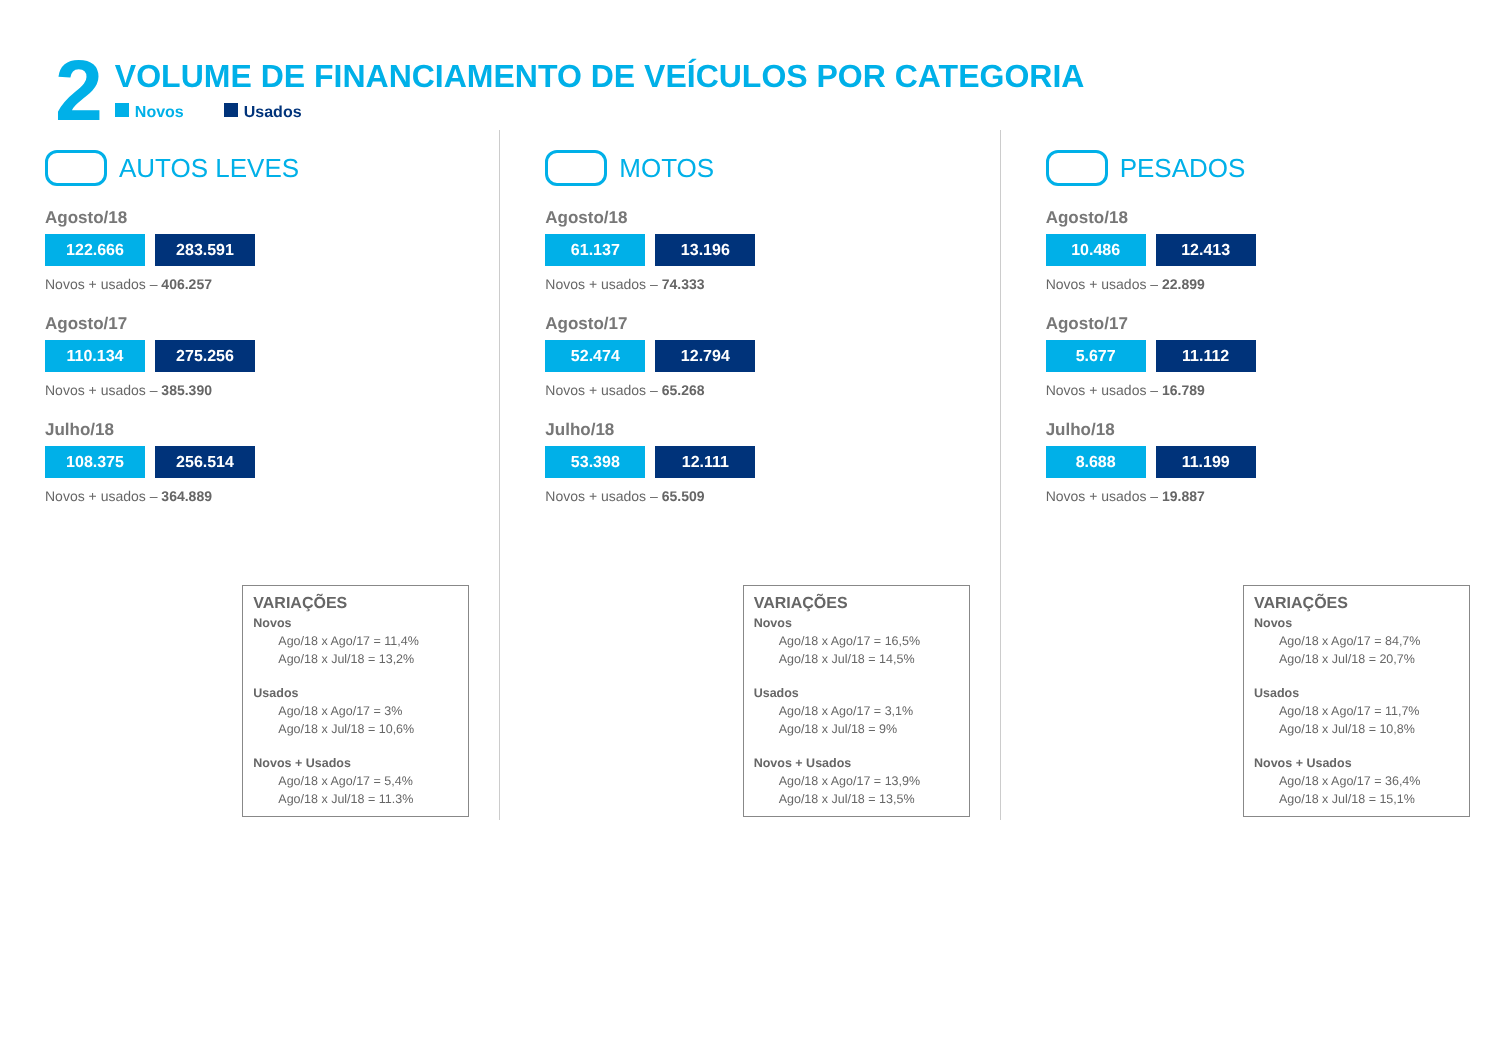2
VOLUME DE FINANCIAMENTO DE VEÍCULOS POR CATEGORIA
Novos Usados
AUTOS LEVES
Agosto/18
122.666 283.591
Novos + usados – 406.257
Agosto/17
110.134 275.256
Novos + usados – 385.390
Julho/18
108.375 256.514
Novos + usados – 364.889
VARIAÇÕES
Novos
Ago/18 x Ago/17 = 11,4%
Ago/18 x Jul/18 = 13,2%
Usados
Ago/18 x Ago/17 = 3%
Ago/18 x Jul/18 = 10,6%
Novos + Usados
Ago/18 x Ago/17 = 5,4%
Ago/18 x Jul/18 = 11.3%
MOTOS
Agosto/18
61.137 13.196
Novos + usados – 74.333
Agosto/17
52.474 12.794
Novos + usados – 65.268
Julho/18
53.398 12.111
Novos + usados – 65.509
VARIAÇÕES
Novos
Ago/18 x Ago/17 = 16,5%
Ago/18 x Jul/18 = 14,5%
Usados
Ago/18 x Ago/17 = 3,1%
Ago/18 x Jul/18 = 9%
Novos + Usados
Ago/18 x Ago/17 = 13,9%
Ago/18 x Jul/18 = 13,5%
PESADOS
Agosto/18
10.486 12.413
Novos + usados – 22.899
Agosto/17
5.677 11.112
Novos + usados – 16.789
Julho/18
8.688 11.199
Novos + usados – 19.887
VARIAÇÕES
Novos
Ago/18 x Ago/17 = 84,7%
Ago/18 x Jul/18 = 20,7%
Usados
Ago/18 x Ago/17 = 11,7%
Ago/18 x Jul/18 = 10,8%
Novos + Usados
Ago/18 x Ago/17 = 36,4%
Ago/18 x Jul/18 = 15,1%